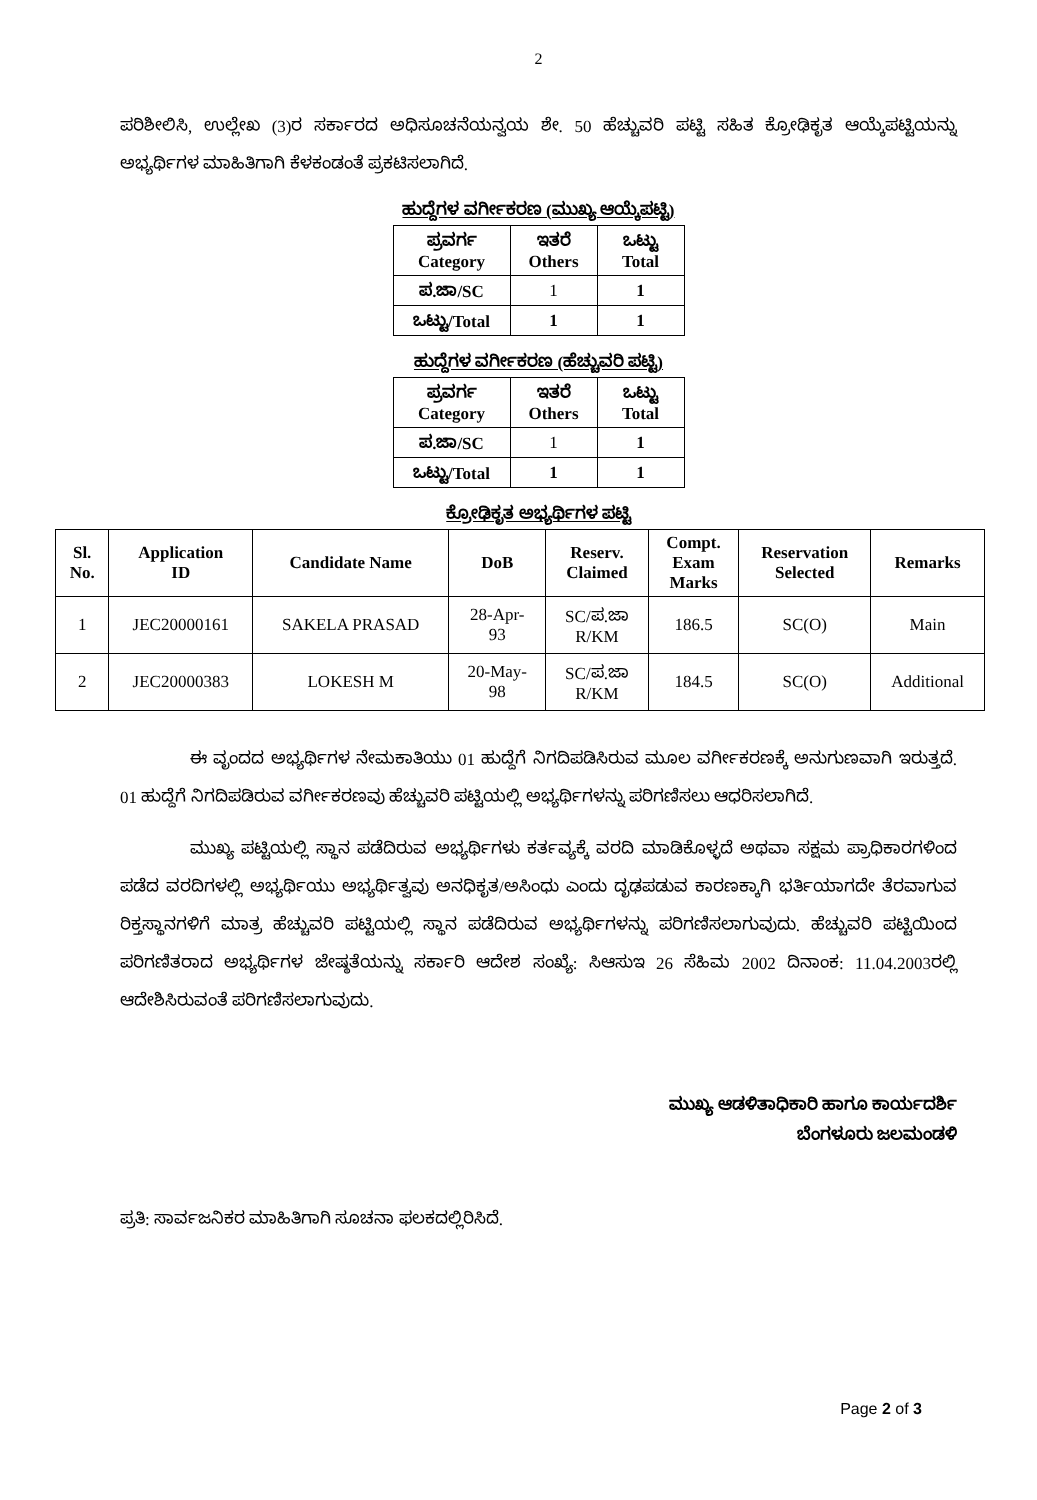2
ಪರಿಶೀಲಿಸಿ, ಉಲ್ಲೇಖ (3)ರ ಸರ್ಕಾರದ ಅಧಿಸೂಚನೆಯನ್ವಯ ಶೇ. 50 ಹೆಚ್ಚುವರಿ ಪಟ್ಟಿ ಸಹಿತ ಕ್ರೋಢಿಕೃತ ಆಯ್ಕೆಪಟ್ಟಿಯನ್ನು ಅಭ್ಯರ್ಥಿಗಳ ಮಾಹಿತಿಗಾಗಿ ಕೆಳಕಂಡಂತೆ ಪ್ರಕಟಿಸಲಾಗಿದೆ.
ಹುದ್ದೆಗಳ ವರ್ಗೀಕರಣ (ಮುಖ್ಯ ಆಯ್ಕೆಪಟ್ಟಿ)
| ಪ್ರವರ್ಗ Category | ಇತರೆ Others | ಒಟ್ಟು Total |
| --- | --- | --- |
| ಪ.ಜಾ/SC | 1 | 1 |
| ಒಟ್ಟು/Total | 1 | 1 |
ಹುದ್ದೆಗಳ ವರ್ಗೀಕರಣ (ಹೆಚ್ಚುವರಿ ಪಟ್ಟಿ)
| ಪ್ರವರ್ಗ Category | ಇತರೆ Others | ಒಟ್ಟು Total |
| --- | --- | --- |
| ಪ.ಜಾ/SC | 1 | 1 |
| ಒಟ್ಟು/Total | 1 | 1 |
ಕ್ರೋಢಿಕೃತ ಅಭ್ಯರ್ಥಿಗಳ ಪಟ್ಟಿ
| Sl. No. | Application ID | Candidate Name | DoB | Reserv. Claimed | Compt. Exam Marks | Reservation Selected | Remarks |
| --- | --- | --- | --- | --- | --- | --- | --- |
| 1 | JEC20000161 | SAKELA PRASAD | 28-Apr- 93 | SC/ಪ.ಜಾ R/KM | 186.5 | SC(O) | Main |
| 2 | JEC20000383 | LOKESH M | 20-May- 98 | SC/ಪ.ಜಾ R/KM | 184.5 | SC(O) | Additional |
ಈ ವೃಂದದ ಅಭ್ಯರ್ಥಿಗಳ ನೇಮಕಾತಿಯು 01 ಹುದ್ದೆಗೆ ನಿಗದಿಪಡಿಸಿರುವ ಮೂಲ ವರ್ಗೀಕರಣಕ್ಕೆ ಅನುಗುಣವಾಗಿ ಇರುತ್ತದೆ. 01 ಹುದ್ದೆಗೆ ನಿಗದಿಪಡಿರುವ ವರ್ಗೀಕರಣವು ಹೆಚ್ಚುವರಿ ಪಟ್ಟಿಯಲ್ಲಿ ಅಭ್ಯರ್ಥಿಗಳನ್ನು ಪರಿಗಣಿಸಲು ಆಧರಿಸಲಾಗಿದೆ.
ಮುಖ್ಯ ಪಟ್ಟಿಯಲ್ಲಿ ಸ್ಥಾನ ಪಡೆದಿರುವ ಅಭ್ಯರ್ಥಿಗಳು ಕರ್ತವ್ಯಕ್ಕೆ ವರದಿ ಮಾಡಿಕೊಳ್ಳದೆ ಅಥವಾ ಸಕ್ಷಮ ಪ್ರಾಧಿಕಾರಗಳಿಂದ ಪಡೆದ ವರದಿಗಳಲ್ಲಿ ಅಭ್ಯರ್ಥಿಯು ಅಭ್ಯರ್ಥಿತ್ವವು ಅನಧಿಕೃತ/ಅಸಿಂಧು ಎಂದು ದೃಢಪಡುವ ಕಾರಣಕ್ಕಾಗಿ ಭರ್ತಿಯಾಗದೇ ತೆರವಾಗುವ ರಿಕ್ತಸ್ಥಾನಗಳಿಗೆ ಮಾತ್ರ ಹೆಚ್ಚುವರಿ ಪಟ್ಟಿಯಲ್ಲಿ ಸ್ಥಾನ ಪಡೆದಿರುವ ಅಭ್ಯರ್ಥಿಗಳನ್ನು ಪರಿಗಣಿಸಲಾಗುವುದು. ಹೆಚ್ಚುವರಿ ಪಟ್ಟಿಯಿಂದ ಪರಿಗಣಿತರಾದ ಅಭ್ಯರ್ಥಿಗಳ ಜೇಷ್ಠತೆಯನ್ನು ಸರ್ಕಾರಿ ಆದೇಶ ಸಂಖ್ಯೆ: ಸಿಆಸುಇ 26 ಸೆಹಿಮ 2002 ದಿನಾಂಕ: 11.04.2003ರಲ್ಲಿ ಆದೇಶಿಸಿರುವಂತೆ ಪರಿಗಣಿಸಲಾಗುವುದು.
ಮುಖ್ಯ ಆಡಳಿತಾಧಿಕಾರಿ ಹಾಗೂ ಕಾರ್ಯದರ್ಶಿ
ಬೆಂಗಳೂರು ಜಲಮಂಡಳಿ
ಪ್ರತಿ: ಸಾರ್ವಜನಿಕರ ಮಾಹಿತಿಗಾಗಿ ಸೂಚನಾ ಫಲಕದಲ್ಲಿರಿಸಿದೆ.
Page 2 of 3